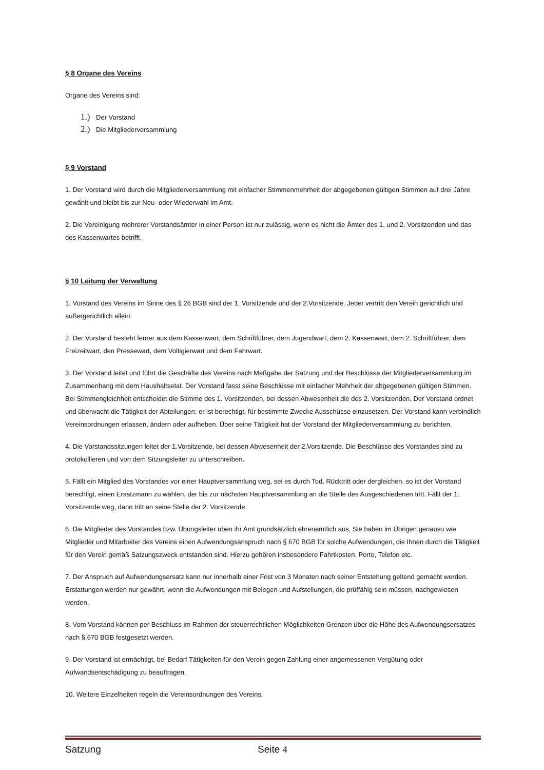§ 8 Organe des Vereins
Organe des Vereins sind:
1.) Der Vorstand
2.) Die Mitgliederversammlung
§ 9 Vorstand
1. Der Vorstand wird durch die Mitgliederversammlung mit einfacher Stimmenmehrheit der abgegebenen gültigen Stimmen auf drei Jahre gewählt und bleibt bis zur Neu- oder Wiederwahl im Amt.
2. Die Vereinigung mehrerer Vorstandsämter in einer Person ist nur zulässig, wenn es nicht die Ämter des 1. und 2. Vorsitzenden und das des Kassenwartes betrifft.
§ 10 Leitung der Verwaltung
1. Vorstand des Vereins im Sinne des § 26 BGB sind der 1. Vorsitzende und der 2.Vorsitzende. Jeder vertritt den Verein gerichtlich und außergerichtlich allein.
2. Der Vorstand besteht ferner aus dem Kassenwart, dem Schriftführer, dem Jugendwart, dem 2. Kassenwart, dem 2. Schriftführer, dem Freizeitwart, den Pressewart, dem Voltigierwart und dem Fahrwart.
3. Der Vorstand leitet und führt die Geschäfte des Vereins nach Maßgabe der Satzung und der Beschlüsse der Mitgliederversammlung im Zusammenhang mit dem Haushaltsetat. Der Vorstand fasst seine Beschlüsse mit einfacher Mehrheit der abgegebenen gültigen Stimmen. Bei Stimmengleichheit entscheidet die Stimme des 1. Vorsitzenden, bei dessen Abwesenheit die des 2. Vorsitzenden. Der Vorstand ordnet und überwacht die Tätigkeit der Abteilungen; er ist berechtigt, für bestimmte Zwecke Ausschüsse einzusetzen. Der Vorstand kann verbindlich Vereinsordnungen erlassen, ändern oder aufheben. Über seine Tätigkeit hat der Vorstand der Mitgliederversammlung zu berichten.
4. Die Vorstandssitzungen leitet der 1.Vorsitzende, bei dessen Abwesenheit der 2.Vorsitzende. Die Beschlüsse des Vorstandes sind zu protokollieren und von dem Sitzungsleiter zu unterschreiben.
5. Fällt ein Mitglied des Vorstandes vor einer Hauptversammlung weg, sei es durch Tod, Rücktritt oder dergleichen, so ist der Vorstand berechtigt, einen Ersatzmann zu wählen, der bis zur nächsten Hauptversammlung an die Stelle des Ausgeschiedenen tritt. Fällt der 1. Vorsitzende weg, dann tritt an seine Stelle der 2. Vorsitzende.
6. Die Mitglieder des Vorstandes bzw. Übungsleiter üben ihr Amt grundsätzlich ehrenamtlich aus. Sie haben im Übrigen genauso wie Mitglieder und Mitarbeiter des Vereins einen Aufwendungsanspruch nach § 670 BGB für solche Aufwendungen, die Ihnen durch die Tätigkeit für den Verein gemäß Satzungszweck entstanden sind. Hierzu gehören insbesondere Fahrtkosten, Porto, Telefon etc.
7. Der Anspruch auf Aufwendungsersatz kann nur innerhalb einer Frist von 3 Monaten nach seiner Entstehung geltend gemacht werden. Erstattungen werden nur gewährt, wenn die Aufwendungen mit Belegen und Aufstellungen, die prüffähig sein müssen, nachgewiesen werden.
8. Vom Vorstand können per Beschluss im Rahmen der steuerrechtlichen Möglichkeiten Grenzen über die Höhe des Aufwendungsersatzes nach § 670 BGB festgesetzt werden.
9. Der Vorstand ist ermächtigt, bei Bedarf Tätigkeiten für den Verein gegen Zahlung einer angemessenen Vergütung oder Aufwandsentschädigung zu beauftragen.
10. Weitere Einzelheiten regeln die Vereinsordnungen des Vereins.
Satzung Seite 4